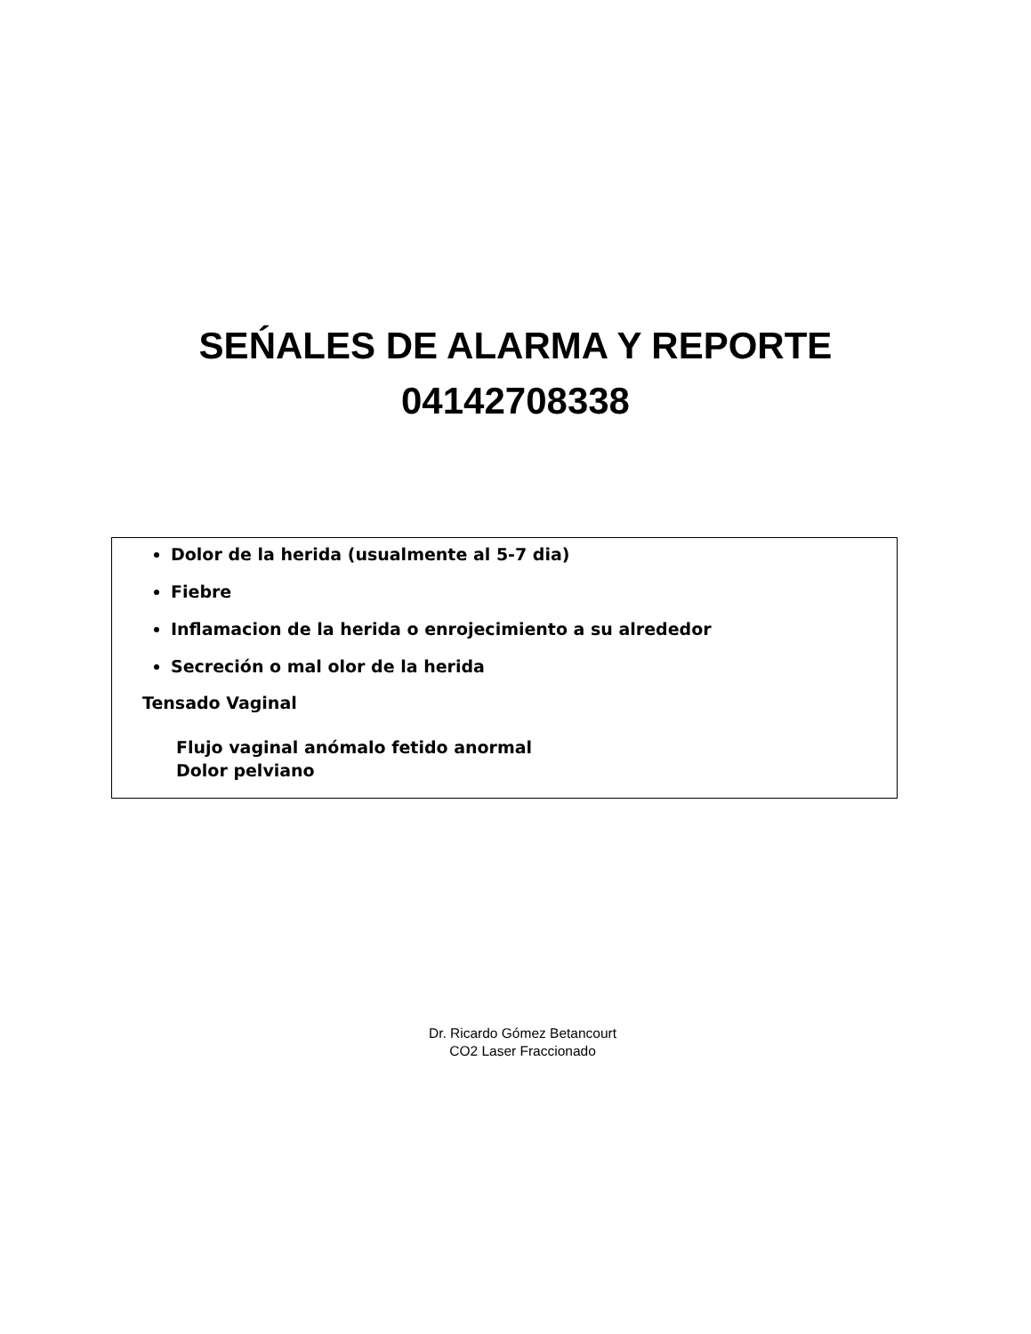SEŃALES DE ALARMA Y REPORTE
04142708338
Dolor de la herida (usualmente al 5-7 dia)
Fiebre
Inflamacion de la herida o enrojecimiento a su alrededor
Secreción o mal olor de la herida
Tensado Vaginal
Flujo vaginal anómalo fetido anormal
Dolor pelviano
Dr. Ricardo Gómez Betancourt
CO2 Laser Fraccionado